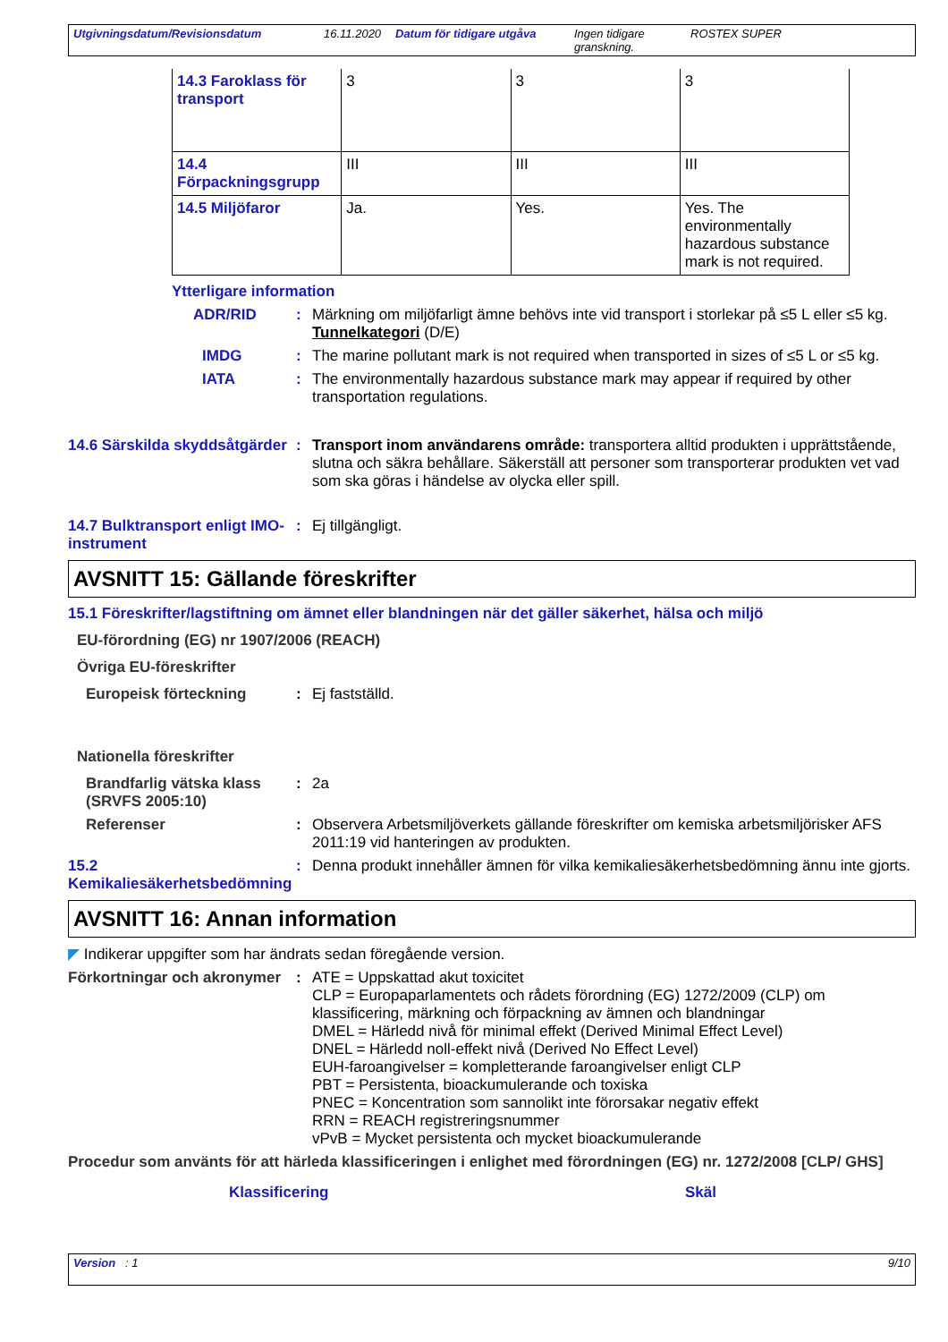Utgivningsdatum/Revisionsdatum 16.11.2020 Datum för tidigare utgåva Ingen tidigare granskning. ROSTEX SUPER
| 14.3 Faroklass för transport | 3 | 3 | 3 |
| 14.4 Förpackningsgrupp | III | III | III |
| 14.5 Miljöfaror | Ja. | Yes. | Yes. The environmentally hazardous substance mark is not required. |
Ytterligare information
ADR/RID : Märkning om miljöfarligt ämne behövs inte vid transport i storlekar på ≤5 L eller ≤5 kg.
Tunnelkategori (D/E)
IMDG : The marine pollutant mark is not required when transported in sizes of ≤5 L or ≤5 kg.
IATA : The environmentally hazardous substance mark may appear if required by other transportation regulations.
14.6 Särskilda skyddsåtgärder
: Transport inom användarens område: transportera alltid produkten i upprättstående, slutna och säkra behållare. Säkerställ att personer som transporterar produkten vet vad som ska göras i händelse av olycka eller spill.
14.7 Bulktransport enligt IMO-instrument
: Ej tillgängligt.
AVSNITT 15: Gällande föreskrifter
15.1 Föreskrifter/lagstiftning om ämnet eller blandningen när det gäller säkerhet, hälsa och miljö
EU-förordning (EG) nr 1907/2006 (REACH)
Övriga EU-föreskrifter
Europeisk förteckning : Ej fastställd.
Nationella föreskrifter
Brandfarlig vätska klass (SRVFS 2005:10)
: 2a
Referenser : Observera Arbetsmiljöverkets gällande föreskrifter om kemiska arbetsmiljörisker AFS 2011:19 vid hanteringen av produkten.
15.2 Kemikaliesäkerhetsbedömning
: Denna produkt innehåller ämnen för vilka kemikaliesäkerhetsbedömning ännu inte gjorts.
AVSNITT 16: Annan information
◤ Indikerar uppgifter som har ändrats sedan föregående version.
Förkortningar och akronymer
: ATE = Uppskattad akut toxicitet
CLP = Europaparlamentets och rådets förordning (EG) 1272/2009 (CLP) om klassificering, märkning och förpackning av ämnen och blandningar
DMEL = Härledd nivå för minimal effekt (Derived Minimal Effect Level)
DNEL = Härledd noll-effekt nivå (Derived No Effect Level)
EUH-faroangivelser = kompletterande faroangivelser enligt CLP
PBT = Persistenta, bioackumulerande och toxiska
PNEC = Koncentration som sannolikt inte förorsakar negativ effekt
RRN = REACH registreringsnummer
vPvB = Mycket persistenta och mycket bioackumulerande
Procedur som använts för att härleda klassificeringen i enlighet med förordningen (EG) nr. 1272/2008 [CLP/ GHS]
Klassificering Skäl
Version : 1 9/10